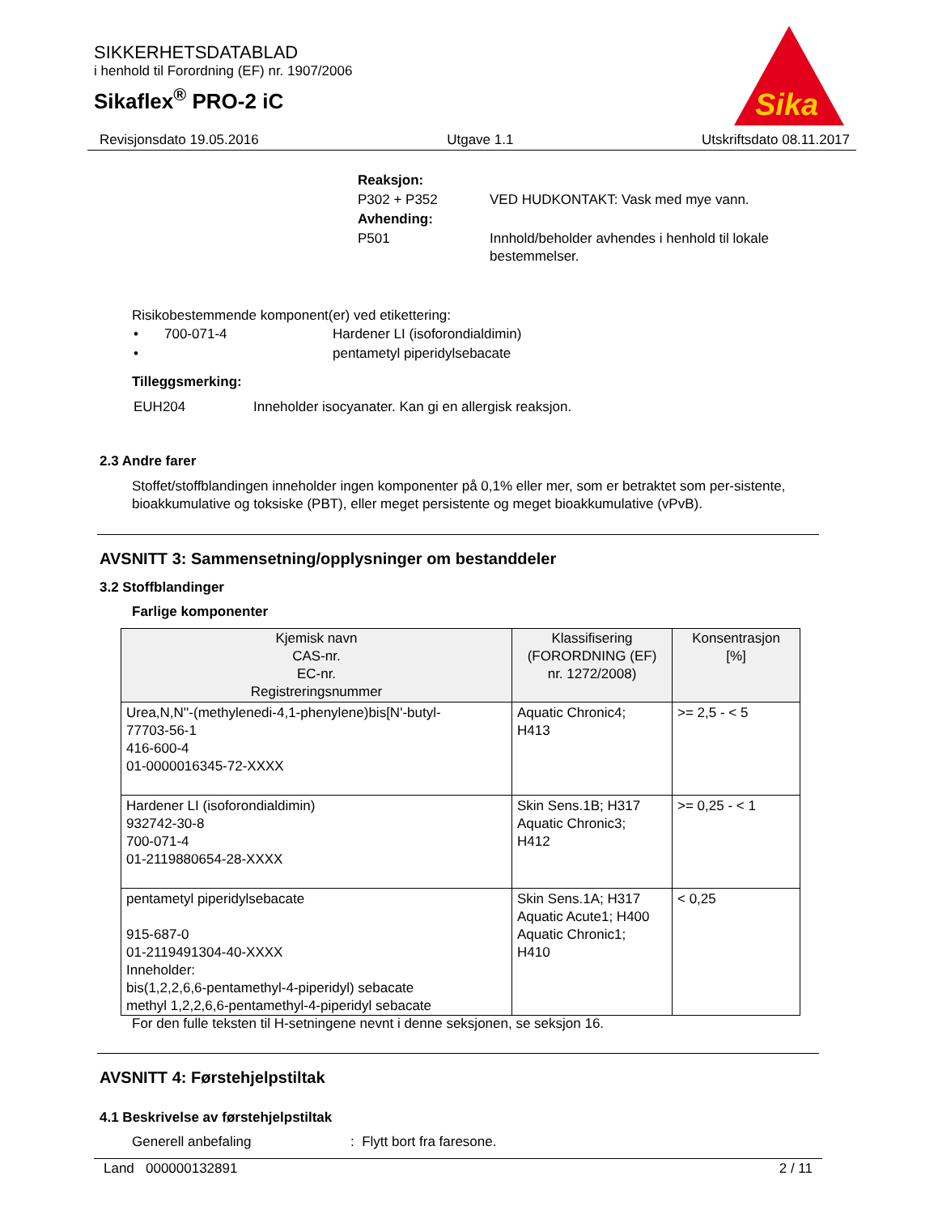SIKKERHETSDATABLAD
i henhold til Forordning (EF) nr. 1907/2006
Sikaflex<sup>®</sup> PRO-2 iC
Sika
Revisjonsdato 19.05.2016 Utgave 1.1 Utskriftsdato 08.11.2017
| Reaksjon: | |
| P302 + P352 | VED HUDKONTAKT: Vask med mye vann. |
| Avhending: | |
| P501 | Innhold/beholder avhendes i henhold til lokale bestemmelser. |
Risikobestemmende komponent(er) ved etikettering:
| • | 700-071-4 | Hardener LI (isoforondialdimin) |
| • | | pentametyl piperidylsebacate |
Tilleggsmerking:
| EUH204 | Inneholder isocyanater. Kan gi en allergisk reaksjon. |
2.3 Andre farer
Stoffet/stoffblandingen inneholder ingen komponenter på 0,1% eller mer, som er betraktet som per-sistente, bioakkumulative og toksiske (PBT), eller meget persistente og meget bioakkumulative (vPvB).
AVSNITT 3: Sammensetning/opplysninger om bestanddeler
3.2 Stoffblandinger
Farlige komponenter
| Kjemisk navn CAS-nr. EC-nr. Registreringsnummer | Klassifisering (FORORDNING (EF) nr. 1272/2008) | Konsentrasjon [%] |
| --- | --- | --- |
| Urea,N,N''-(methylenedi-4,1-phenylene)bis[N'-butyl- 77703-56-1 416-600-4 01-0000016345-72-XXXX | Aquatic Chronic4; H413 | >= 2,5 - < 5 |
| Hardener LI (isoforondialdimin) 932742-30-8 700-071-4 01-2119880654-28-XXXX | Skin Sens.1B; H317 Aquatic Chronic3; H412 | >= 0,25 - < 1 |
| pentametyl piperidylsebacate 915-687-0 01-2119491304-40-XXXX Inneholder: bis(1,2,2,6,6-pentamethyl-4-piperidyl) sebacate methyl 1,2,2,6,6-pentamethyl-4-piperidyl sebacate | Skin Sens.1A; H317 Aquatic Acute1; H400 Aquatic Chronic1; H410 | < 0,25 |
For den fulle teksten til H-setningene nevnt i denne seksjonen, se seksjon 16.
AVSNITT 4: Førstehjelpstiltak
4.1 Beskrivelse av førstehjelpstiltak
Generell anbefaling: Flytt bort fra faresone.
Land 000000132891 2 / 11